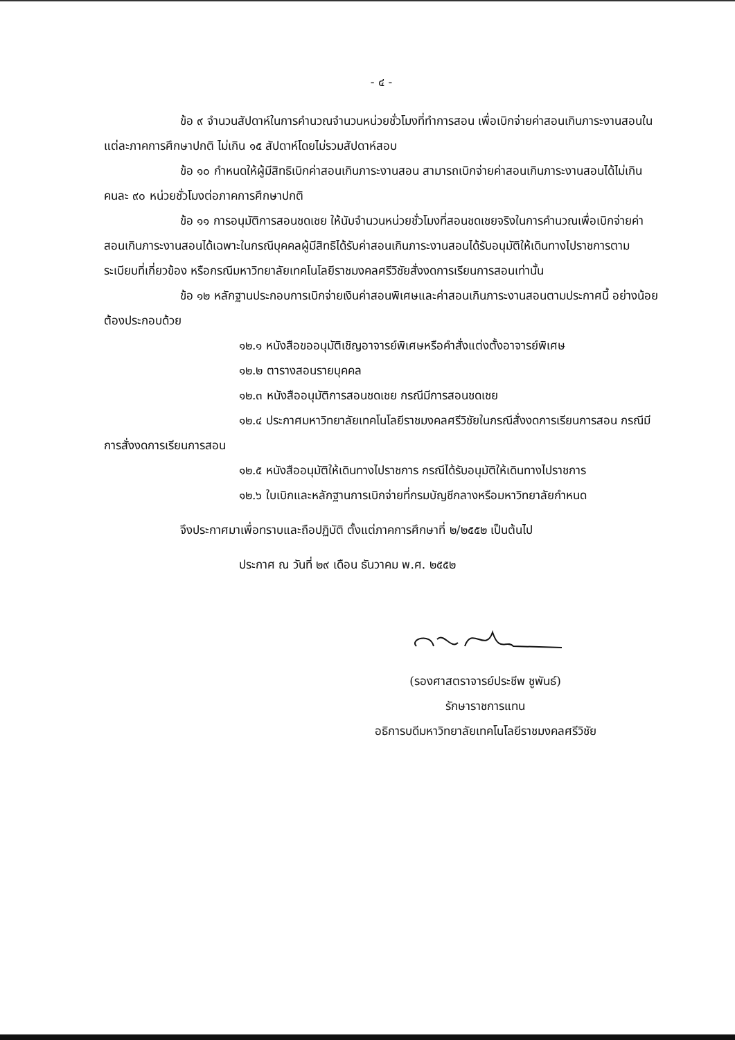- ๔ -
ข้อ ๙ จำนวนสัปดาห์ในการคำนวณจำนวนหน่วยชั่วโมงที่ทำการสอน เพื่อเบิกจ่ายค่าสอนเกินภาระงานสอนในแต่ละภาคการศึกษาปกติ ไม่เกิน ๑๕ สัปดาห์โดยไม่รวมสัปดาห์สอบ
ข้อ ๑๐ กำหนดให้ผู้มีสิทธิเบิกค่าสอนเกินภาระงานสอน สามารถเบิกจ่ายค่าสอนเกินภาระงานสอนได้ไม่เกินคนละ ๙๐ หน่วยชั่วโมงต่อภาคการศึกษาปกติ
ข้อ ๑๑ การอนุมัติการสอนชดเชย ให้นับจำนวนหน่วยชั่วโมงที่สอนชดเชยจริงในการคำนวณเพื่อเบิกจ่ายค่าสอนเกินภาระงานสอนได้เฉพาะในกรณีบุคคลผู้มีสิทธิได้รับค่าสอนเกินภาระงานสอนได้รับอนุมัติให้เดินทางไปราชการตามระเบียบที่เกี่ยวข้อง หรือกรณีมหาวิทยาลัยเทคโนโลยีราชมงคลศรีวิชัยสั่งงดการเรียนการสอนเท่านั้น
ข้อ ๑๒ หลักฐานประกอบการเบิกจ่ายเงินค่าสอนพิเศษและค่าสอนเกินภาระงานสอนตามประกาศนี้ อย่างน้อยต้องประกอบด้วย
๑๒.๑ หนังสือขออนุมัติเชิญอาจารย์พิเศษหรือคำสั่งแต่งตั้งอาจารย์พิเศษ
๑๒.๒ ตารางสอนรายบุคคล
๑๒.๓ หนังสืออนุมัติการสอนชดเชย กรณีมีการสอนชดเชย
๑๒.๔ ประกาศมหาวิทยาลัยเทคโนโลยีราชมงคลศรีวิชัยในกรณีสั่งงดการเรียนการสอน กรณีมีการสั่งงดการเรียนการสอน
๑๒.๕ หนังสืออนุมัติให้เดินทางไปราชการ กรณีได้รับอนุมัติให้เดินทางไปราชการ
๑๒.๖ ใบเบิกและหลักฐานการเบิกจ่ายที่กรมบัญชีกลางหรือมหาวิทยาลัยกำหนด
จึงประกาศมาเพื่อทราบและถือปฏิบัติ ตั้งแต่ภาคการศึกษาที่ ๒/๒๕๕๒ เป็นต้นไป
ประกาศ ณ วันที่ ๒๙ เดือน ธันวาคม พ.ศ. ๒๕๕๒
(รองศาสตราจารย์ประชีพ ชูพันธ์)
รักษาราชการแทน
อธิการบดีมหาวิทยาลัยเทคโนโลยีราชมงคลศรีวิชัย